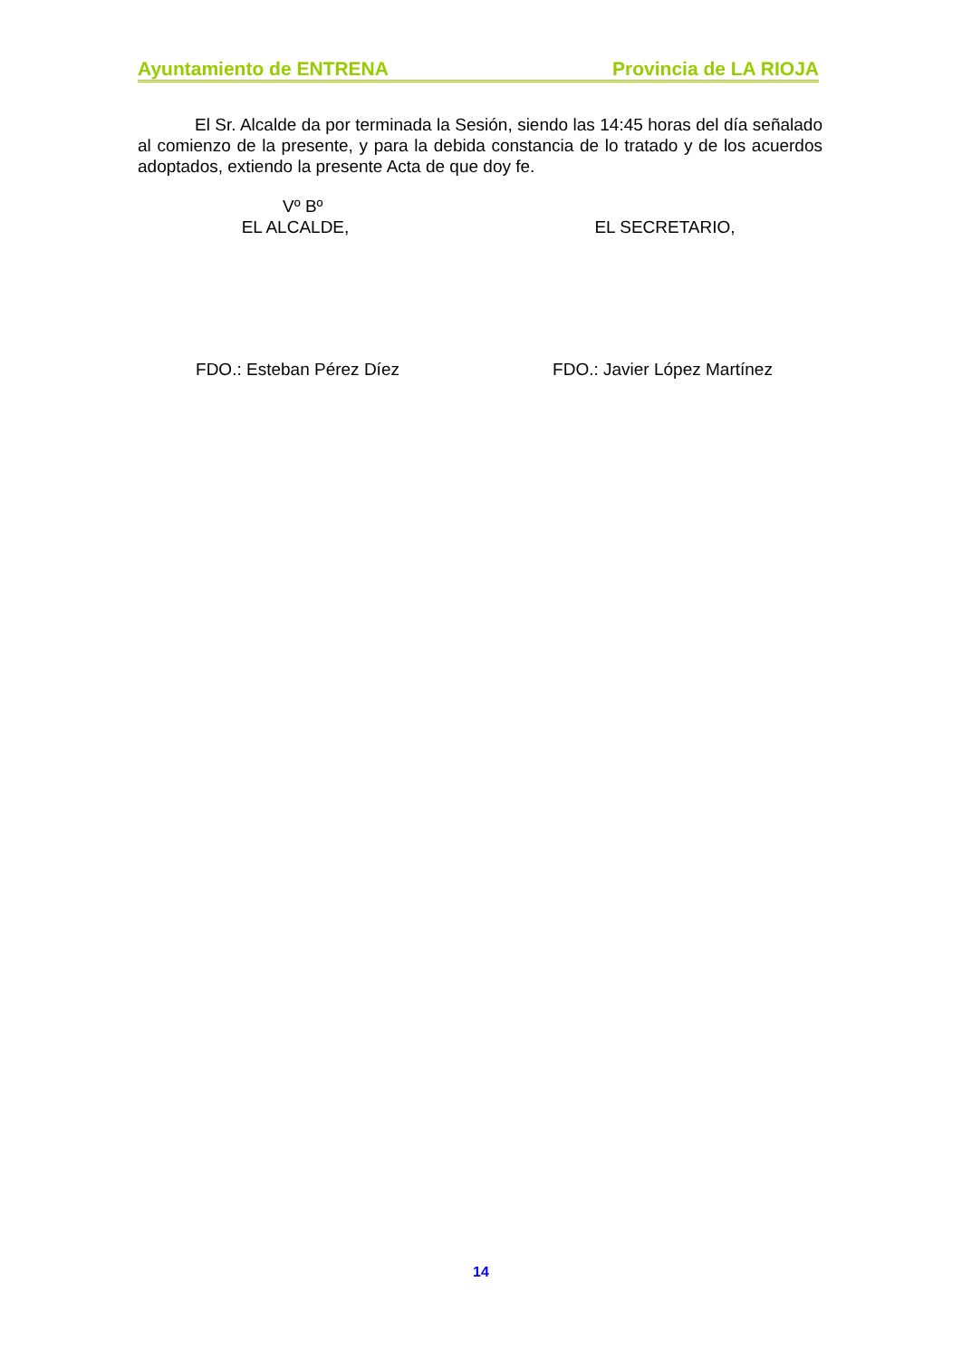Ayuntamiento de ENTRENA Provincia de LA RIOJA
El Sr. Alcalde da por terminada la Sesión, siendo las 14:45 horas del día señalado al comienzo de la presente, y para la debida constancia de lo tratado y de los acuerdos adoptados, extiendo la presente Acta de que doy fe.
Vº Bº
EL ALCALDE, EL SECRETARIO,
FDO.: Esteban Pérez Díez FDO.: Javier López Martínez
14